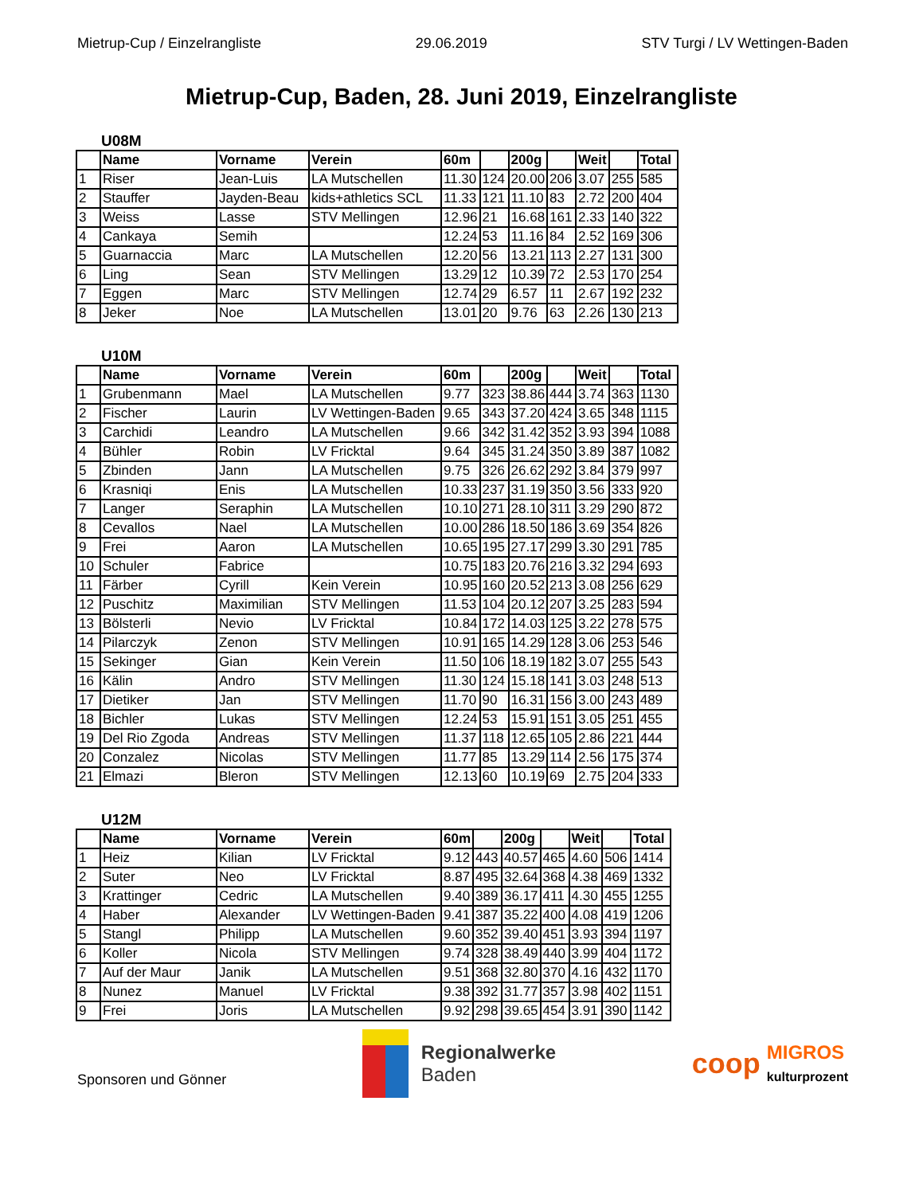Mietrup-Cup / Einzelrangliste 29.06.2019 STV Turgi / LV Wettingen-Baden
Mietrup-Cup, Baden, 28. Juni 2019, Einzelrangliste
U08M
| | Name | Vorname | Verein | 60m | | 200g | | Weit | | Total |
| --- | --- | --- | --- | --- | --- | --- | --- | --- | --- | --- |
| 1 | Riser | Jean-Luis | LA Mutschellen | 11.30 | 124 | 20.00 | 206 | 3.07 | 255 | 585 |
| 2 | Stauffer | Jayden-Beau | kids+athletics SCL | 11.33 | 121 | 11.10 | 83 | 2.72 | 200 | 404 |
| 3 | Weiss | Lasse | STV Mellingen | 12.96 | 21 | 16.68 | 161 | 2.33 | 140 | 322 |
| 4 | Cankaya | Semih | | 12.24 | 53 | 11.16 | 84 | 2.52 | 169 | 306 |
| 5 | Guarnaccia | Marc | LA Mutschellen | 12.20 | 56 | 13.21 | 113 | 2.27 | 131 | 300 |
| 6 | Ling | Sean | STV Mellingen | 13.29 | 12 | 10.39 | 72 | 2.53 | 170 | 254 |
| 7 | Eggen | Marc | STV Mellingen | 12.74 | 29 | 6.57 | 11 | 2.67 | 192 | 232 |
| 8 | Jeker | Noe | LA Mutschellen | 13.01 | 20 | 9.76 | 63 | 2.26 | 130 | 213 |
U10M
| | Name | Vorname | Verein | 60m | | 200g | | Weit | | Total |
| --- | --- | --- | --- | --- | --- | --- | --- | --- | --- | --- |
| 1 | Grubenmann | Mael | LA Mutschellen | 9.77 | 323 | 38.86 | 444 | 3.74 | 363 | 1130 |
| 2 | Fischer | Laurin | LV Wettingen-Baden | 9.65 | 343 | 37.20 | 424 | 3.65 | 348 | 1115 |
| 3 | Carchidi | Leandro | LA Mutschellen | 9.66 | 342 | 31.42 | 352 | 3.93 | 394 | 1088 |
| 4 | Bühler | Robin | LV Fricktal | 9.64 | 345 | 31.24 | 350 | 3.89 | 387 | 1082 |
| 5 | Zbinden | Jann | LA Mutschellen | 9.75 | 326 | 26.62 | 292 | 3.84 | 379 | 997 |
| 6 | Krasniqi | Enis | LA Mutschellen | 10.33 | 237 | 31.19 | 350 | 3.56 | 333 | 920 |
| 7 | Langer | Seraphin | LA Mutschellen | 10.10 | 271 | 28.10 | 311 | 3.29 | 290 | 872 |
| 8 | Cevallos | Nael | LA Mutschellen | 10.00 | 286 | 18.50 | 186 | 3.69 | 354 | 826 |
| 9 | Frei | Aaron | LA Mutschellen | 10.65 | 195 | 27.17 | 299 | 3.30 | 291 | 785 |
| 10 | Schuler | Fabrice | | 10.75 | 183 | 20.76 | 216 | 3.32 | 294 | 693 |
| 11 | Färber | Cyrill | Kein Verein | 10.95 | 160 | 20.52 | 213 | 3.08 | 256 | 629 |
| 12 | Puschitz | Maximilian | STV Mellingen | 11.53 | 104 | 20.12 | 207 | 3.25 | 283 | 594 |
| 13 | Bölsterli | Nevio | LV Fricktal | 10.84 | 172 | 14.03 | 125 | 3.22 | 278 | 575 |
| 14 | Pilarczyk | Zenon | STV Mellingen | 10.91 | 165 | 14.29 | 128 | 3.06 | 253 | 546 |
| 15 | Sekinger | Gian | Kein Verein | 11.50 | 106 | 18.19 | 182 | 3.07 | 255 | 543 |
| 16 | Kälin | Andro | STV Mellingen | 11.30 | 124 | 15.18 | 141 | 3.03 | 248 | 513 |
| 17 | Dietiker | Jan | STV Mellingen | 11.70 | 90 | 16.31 | 156 | 3.00 | 243 | 489 |
| 18 | Bichler | Lukas | STV Mellingen | 12.24 | 53 | 15.91 | 151 | 3.05 | 251 | 455 |
| 19 | Del Rio Zgoda | Andreas | STV Mellingen | 11.37 | 118 | 12.65 | 105 | 2.86 | 221 | 444 |
| 20 | Conzalez | Nicolas | STV Mellingen | 11.77 | 85 | 13.29 | 114 | 2.56 | 175 | 374 |
| 21 | Elmazi | Bleron | STV Mellingen | 12.13 | 60 | 10.19 | 69 | 2.75 | 204 | 333 |
U12M
| | Name | Vorname | Verein | 60m | | 200g | | Weit | | Total |
| --- | --- | --- | --- | --- | --- | --- | --- | --- | --- | --- |
| 1 | Heiz | Kilian | LV Fricktal | 9.12 | 443 | 40.57 | 465 | 4.60 | 506 | 1414 |
| 2 | Suter | Neo | LV Fricktal | 8.87 | 495 | 32.64 | 368 | 4.38 | 469 | 1332 |
| 3 | Krattinger | Cedric | LA Mutschellen | 9.40 | 389 | 36.17 | 411 | 4.30 | 455 | 1255 |
| 4 | Haber | Alexander | LV Wettingen-Baden | 9.41 | 387 | 35.22 | 400 | 4.08 | 419 | 1206 |
| 5 | Stangl | Philipp | LA Mutschellen | 9.60 | 352 | 39.40 | 451 | 3.93 | 394 | 1197 |
| 6 | Koller | Nicola | STV Mellingen | 9.74 | 328 | 38.49 | 440 | 3.99 | 404 | 1172 |
| 7 | Auf der Maur | Janik | LA Mutschellen | 9.51 | 368 | 32.80 | 370 | 4.16 | 432 | 1170 |
| 8 | Nunez | Manuel | LV Fricktal | 9.38 | 392 | 31.77 | 357 | 3.98 | 402 | 1151 |
| 9 | Frei | Joris | LA Mutschellen | 9.92 | 298 | 39.65 | 454 | 3.91 | 390 | 1142 |
Sponsoren und Gönner
Regionalwerke
Baden
coop MIGROS
kulturprozent